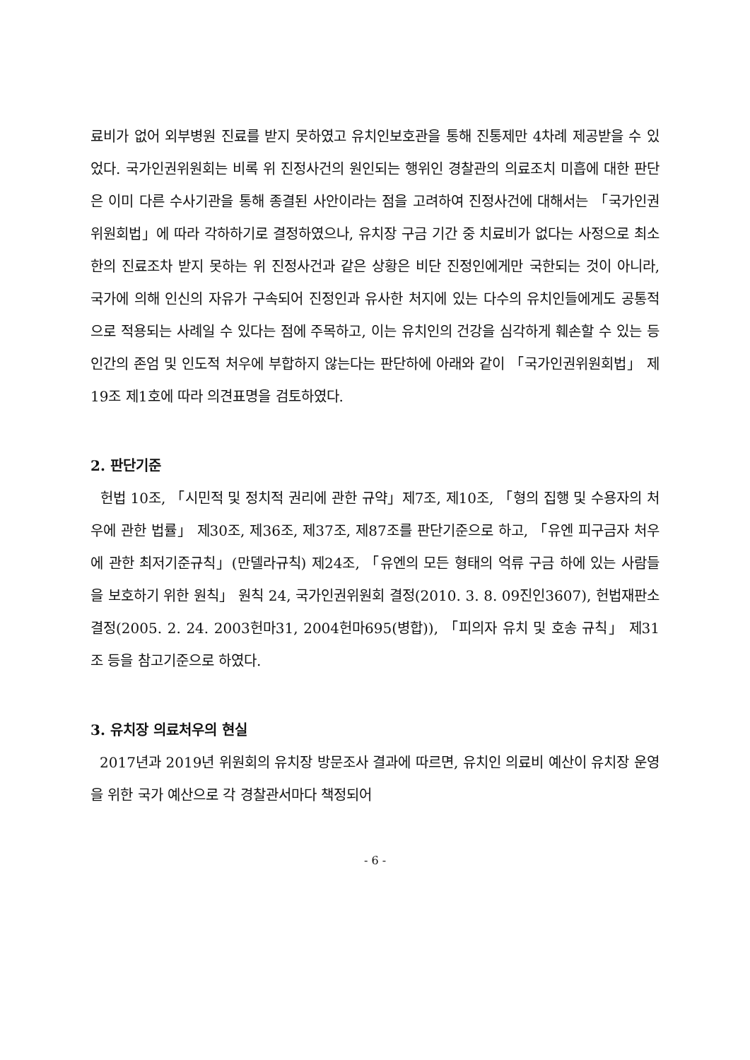료비가 없어 외부병원 진료를 받지 못하였고 유치인보호관을 통해 진통제만 4차례 제공받을 수 있었다. 국가인권위원회는 비록 위 진정사건의 원인되는 행위인 경찰관의 의료조치 미흡에 대한 판단은 이미 다른 수사기관을 통해 종결된 사안이라는 점을 고려하여 진정사건에 대해서는 「국가인권위원회법」에 따라 각하하기로 결정하였으나, 유치장 구금 기간 중 치료비가 없다는 사정으로 최소한의 진료조차 받지 못하는 위 진정사건과 같은 상황은 비단 진정인에게만 국한되는 것이 아니라, 국가에 의해 인신의 자유가 구속되어 진정인과 유사한 처지에 있는 다수의 유치인들에게도 공통적으로 적용되는 사례일 수 있다는 점에 주목하고, 이는 유치인의 건강을 심각하게 훼손할 수 있는 등 인간의 존엄 및 인도적 처우에 부합하지 않는다는 판단하에 아래와 같이 「국가인권위원회법」 제19조 제1호에 따라 의견표명을 검토하였다.
2. 판단기준
헌법 10조, 「시민적 및 정치적 권리에 관한 규약」제7조, 제10조, 「형의 집행 및 수용자의 처우에 관한 법률」 제30조, 제36조, 제37조, 제87조를 판단기준으로 하고, 「유엔 피구금자 처우에 관한 최저기준규칙」(만델라규칙) 제24조, 「유엔의 모든 형태의 억류 구금 하에 있는 사람들을 보호하기 위한 원칙」 원칙 24, 국가인권위원회 결정(2010. 3. 8. 09진인3607), 헌법재판소 결정(2005. 2. 24. 2003헌마31, 2004헌마695(병합)), 「피의자 유치 및 호송 규칙」 제31조 등을 참고기준으로 하였다.
3. 유치장 의료처우의 현실
2017년과 2019년 위원회의 유치장 방문조사 결과에 따르면, 유치인 의료비 예산이 유치장 운영을 위한 국가 예산으로 각 경찰관서마다 책정되어
- 6 -